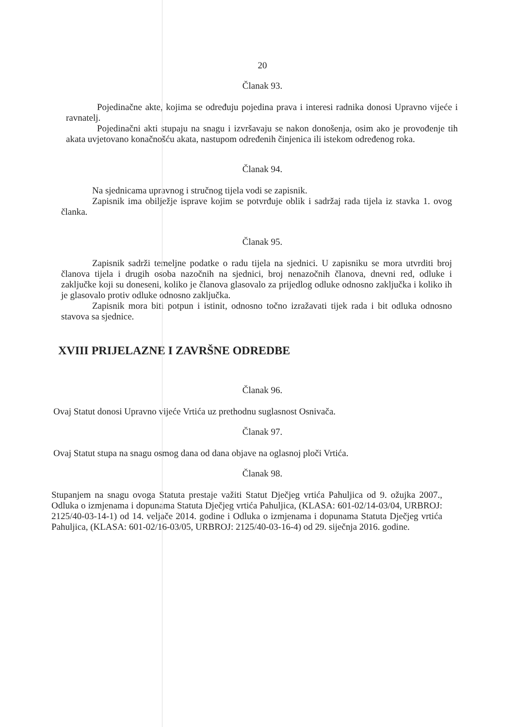20
Članak 93.
Pojedinačne akte, kojima se određuju pojedina prava i interesi radnika donosi Upravno vijeće i ravnatelj.
Pojedinačni akti stupaju na snagu i izvršavaju se nakon donošenja, osim ako je provođenje tih akata uvjetovano konačnošću akata, nastupom određenih činjenica ili istekom određenog roka.
Članak 94.
Na sjednicama upravnog i stručnog tijela vodi se zapisnik.
Zapisnik ima obilježje isprave kojim se potvrđuje oblik i sadržaj rada tijela iz stavka 1. ovog članka.
Članak 95.
Zapisnik sadrži temeljne podatke o radu tijela na sjednici. U zapisniku se mora utvrditi broj članova tijela i drugih osoba nazočnih na sjednici, broj nenazočnih članova, dnevni red, odluke i zaključke koji su doneseni, koliko je članova glasovalo za prijedlog odluke odnosno zaključka i koliko ih je glasovalo protiv odluke odnosno zaključka.
Zapisnik mora biti potpun i istinit, odnosno točno izražavati tijek rada i bit odluka odnosno stavova sa sjednice.
XVIII PRIJELAZNE I ZAVRŠNE ODREDBE
Članak 96.
Ovaj Statut donosi Upravno vijeće Vrtića uz prethodnu suglasnost Osnivača.
Članak 97.
Ovaj Statut stupa na snagu osmog dana od dana objave na oglasnoj ploči Vrtića.
Članak 98.
Stupanjem na snagu ovoga Statuta prestaje važiti Statut Dječjeg vrtića Pahuljica od 9. ožujka 2007., Odluka o izmjenama i dopunama Statuta Dječjeg vrtića Pahuljica, (KLASA: 601-02/14-03/04, URBROJ: 2125/40-03-14-1) od 14. veljače 2014. godine i Odluka o izmjenama i dopunama Statuta Dječjeg vrtića Pahuljica, (KLASA: 601-02/16-03/05, URBROJ: 2125/40-03-16-4) od 29. siječnja 2016. godine.